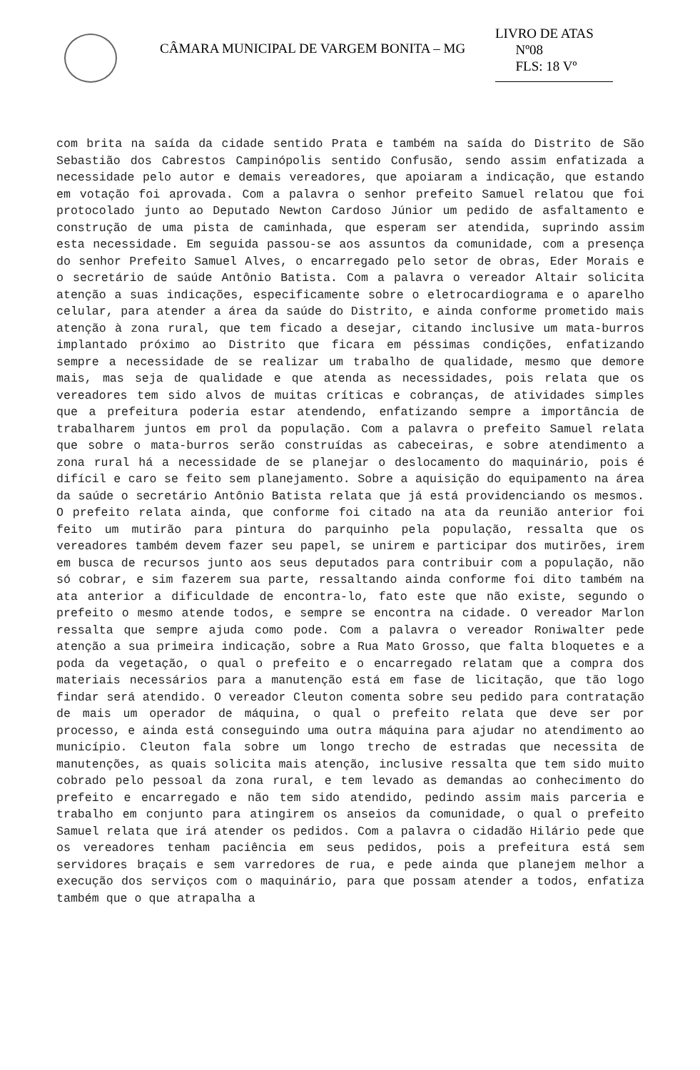CÂMARA MUNICIPAL DE VARGEM BONITA – MG
LIVRO DE ATAS
Nº08
FLS: 18 Vº
com brita na saída da cidade sentido Prata e também na saída do Distrito de São Sebastião dos Cabrestos Campinópolis sentido Confusão, sendo assim enfatizada a necessidade pelo autor e demais vereadores, que apoiaram a indicação, que estando em votação foi aprovada. Com a palavra o senhor prefeito Samuel relatou que foi protocolado junto ao Deputado Newton Cardoso Júnior um pedido de asfaltamento e construção de uma pista de caminhada, que esperam ser atendida, suprindo assim esta necessidade. Em seguida passou-se aos assuntos da comunidade, com a presença do senhor Prefeito Samuel Alves, o encarregado pelo setor de obras, Eder Morais e o secretário de saúde Antônio Batista. Com a palavra o vereador Altair solicita atenção a suas indicações, especificamente sobre o eletrocardiograma e o aparelho celular, para atender a área da saúde do Distrito, e ainda conforme prometido mais atenção à zona rural, que tem ficado a desejar, citando inclusive um mata-burros implantado próximo ao Distrito que ficara em péssimas condições, enfatizando sempre a necessidade de se realizar um trabalho de qualidade, mesmo que demore mais, mas seja de qualidade e que atenda as necessidades, pois relata que os vereadores tem sido alvos de muitas críticas e cobranças, de atividades simples que a prefeitura poderia estar atendendo, enfatizando sempre a importância de trabalharem juntos em prol da população. Com a palavra o prefeito Samuel relata que sobre o mata-burros serão construídas as cabeceiras, e sobre atendimento a zona rural há a necessidade de se planejar o deslocamento do maquinário, pois é difícil e caro se feito sem planejamento. Sobre a aquisição do equipamento na área da saúde o secretário Antônio Batista relata que já está providenciando os mesmos. O prefeito relata ainda, que conforme foi citado na ata da reunião anterior foi feito um mutirão para pintura do parquinho pela população, ressalta que os vereadores também devem fazer seu papel, se unirem e participar dos mutirões, irem em busca de recursos junto aos seus deputados para contribuir com a população, não só cobrar, e sim fazerem sua parte, ressaltando ainda conforme foi dito também na ata anterior a dificuldade de encontra-lo, fato este que não existe, segundo o prefeito o mesmo atende todos, e sempre se encontra na cidade. O vereador Marlon ressalta que sempre ajuda como pode. Com a palavra o vereador Roniwalter pede atenção a sua primeira indicação, sobre a Rua Mato Grosso, que falta bloquetes e a poda da vegetação, o qual o prefeito e o encarregado relatam que a compra dos materiais necessários para a manutenção está em fase de licitação, que tão logo findar será atendido. O vereador Cleuton comenta sobre seu pedido para contratação de mais um operador de máquina, o qual o prefeito relata que deve ser por processo, e ainda está conseguindo uma outra máquina para ajudar no atendimento ao município. Cleuton fala sobre um longo trecho de estradas que necessita de manutenções, as quais solicita mais atenção, inclusive ressalta que tem sido muito cobrado pelo pessoal da zona rural, e tem levado as demandas ao conhecimento do prefeito e encarregado e não tem sido atendido, pedindo assim mais parceria e trabalho em conjunto para atingirem os anseios da comunidade, o qual o prefeito Samuel relata que irá atender os pedidos. Com a palavra o cidadão Hilário pede que os vereadores tenham paciência em seus pedidos, pois a prefeitura está sem servidores braçais e sem varredores de rua, e pede ainda que planejem melhor a execução dos serviços com o maquinário, para que possam atender a todos, enfatiza também que o que atrapalha a